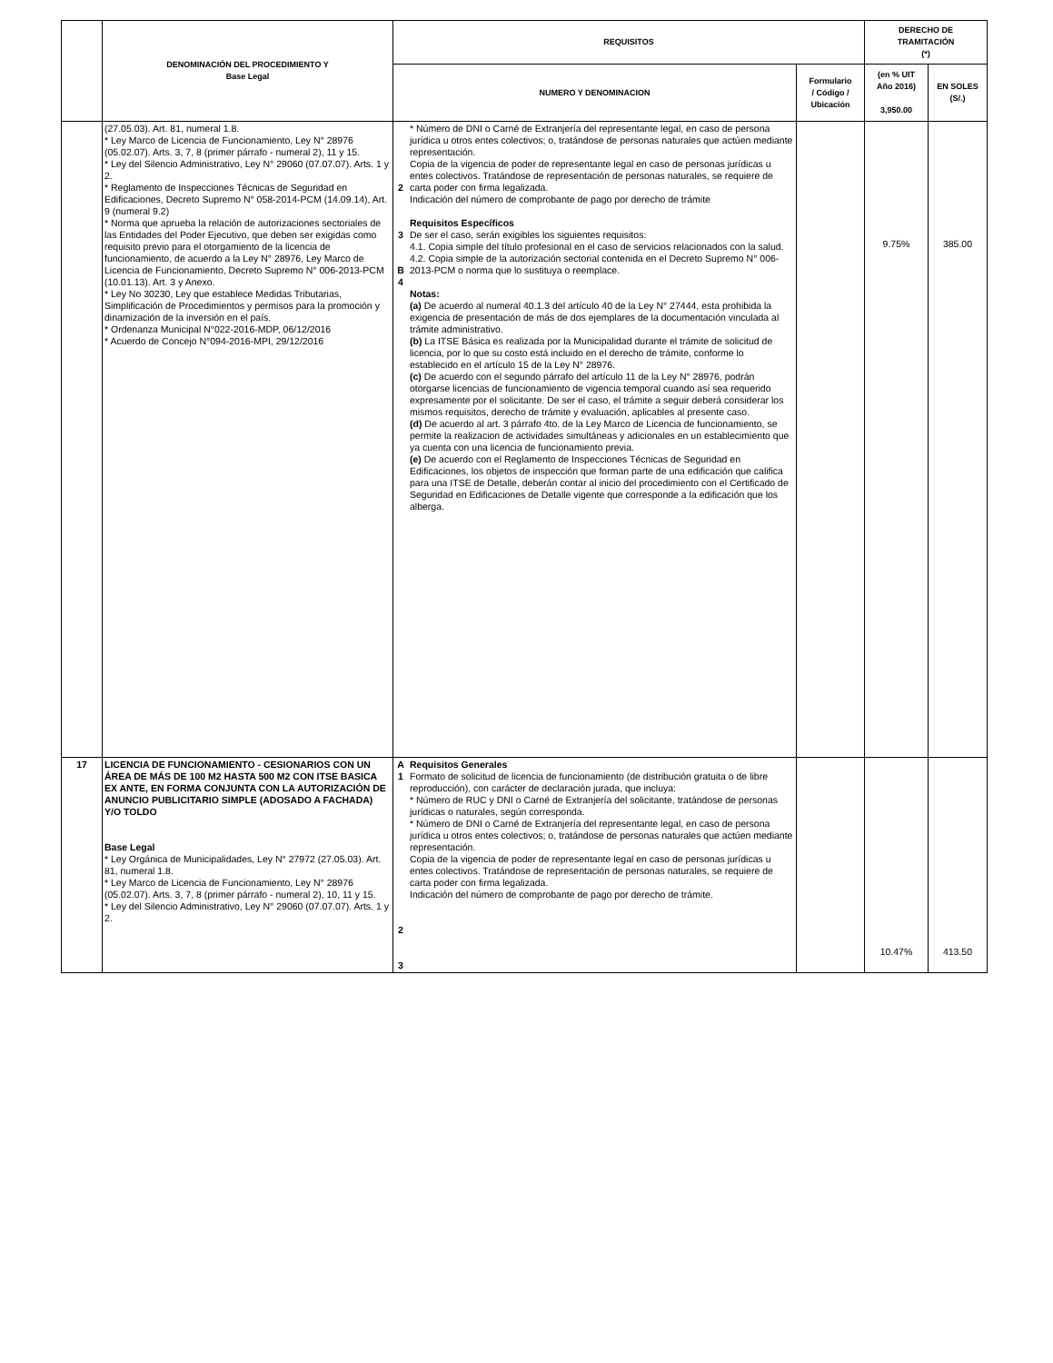| | DENOMINACIÓN DEL PROCEDIMIENTO Y Base Legal | REQUISITOS | | | DERECHO DE TRAMITACIÓN (*) | |
| --- | --- | --- | --- | --- | --- | --- |
| | | NUMERO Y DENOMINACION | | Formulario / Código / Ubicación | (en % UIT Año 2016) 3,950.00 | EN SOLES (S/.) |
| | (27.05.03). Art. 81, numeral 1.8. * Ley Marco de Licencia de Funcionamiento, Ley N° 28976 (05.02.07). Arts. 3, 7, 8 (primer párrafo - numeral 2), 11 y 15. * Ley del Silencio Administrativo, Ley N° 29060 (07.07.07). Arts. 1 y 2. * Reglamento de Inspecciones Técnicas de Seguridad en Edificaciones, Decreto Supremo N° 058-2014-PCM (14.09.14), Art. 9 (numeral 9.2) * Norma que aprueba la relación de autorizaciones sectoriales de las Entidades del Poder Ejecutivo, que deben ser exigidas como requisito previo para el otorgamiento de la licencia de funcionamiento, de acuerdo a la Ley N° 28976, Ley Marco de Licencia de Funcionamiento, Decreto Supremo N° 006-2013-PCM (10.01.13). Art. 3 y Anexo. * Ley No 30230, Ley que establece Medidas Tributarias, Simplificación de Procedimientos y permisos para la promoción y dinamización de la inversión en el país. * Ordenanza Municipal N°022-2016-MDP, 06/12/2016 * Acuerdo de Concejo N°094-2016-MPI, 29/12/2016 | 2 3 B 4 | * Número de DNI o Carné de Extranjería del representante legal, en caso de persona jurídica u otros entes colectivos; o, tratándose de personas naturales que actúen mediante representación. Copia de la vigencia de poder de representante legal en caso de personas jurídicas u entes colectivos. Tratándose de representación de personas naturales, se requiere de carta poder con firma legalizada. Indicación del número de comprobante de pago por derecho de trámite Requisitos Específicos De ser el caso, serán exigibles los siguientes requisitos: 4.1. Copia simple del título profesional en el caso de servicios relacionados con la salud. 4.2. Copia simple de la autorización sectorial contenida en el Decreto Supremo N° 006-2013-PCM o norma que lo sustituya o reemplace. Notas: (a) De acuerdo al numeral 40.1.3 del artículo 40 de la Ley N° 27444, esta prohibida la exigencia de presentación de más de dos ejemplares de la documentación vinculada al trámite administrativo. (b) La ITSE Básica es realizada por la Municipalidad durante el trámite de solicitud de licencia, por lo que su costo está incluido en el derecho de trámite, conforme lo establecido en el artículo 15 de la Ley N° 28976. (c) De acuerdo con el segundo párrafo del artículo 11 de la Ley N° 28976, podrán otorgarse licencias de funcionamiento de vigencia temporal cuando así sea requerido expresamente por el solicitante. De ser el caso, el trámite a seguir deberá considerar los mismos requisitos, derecho de trámite y evaluación, aplicables al presente caso. (d) De acuerdo al art. 3 párrafo 4to. de la Ley Marco de Licencia de funcionamiento, se permite la realizacion de actividades simultáneas y adicionales en un establecimiento que ya cuenta con una licencia de funcionamiento previa. (e) De acuerdo con el Reglamento de Inspecciones Técnicas de Seguridad en Edificaciones, los objetos de inspección que forman parte de una edificación que califica para una ITSE de Detalle, deberán contar al inicio del procedimiento con el Certificado de Seguridad en Edificaciones de Detalle vigente que corresponde a la edificación que los alberga. | | 9.75% | 385.00 |
| 17 | LICENCIA DE FUNCIONAMIENTO - CESIONARIOS CON UN ÁREA DE MÁS DE 100 M2 HASTA 500 M2 CON ITSE BASICA EX ANTE, EN FORMA CONJUNTA CON LA AUTORIZACIÓN DE ANUNCIO PUBLICITARIO SIMPLE (ADOSADO A FACHADA) Y/O TOLDO Base Legal * Ley Orgánica de Municipalidades, Ley N° 27972 (27.05.03). Art. 81, numeral 1.8. * Ley Marco de Licencia de Funcionamiento, Ley N° 28976 (05.02.07). Arts. 3, 7, 8 (primer párrafo - numeral 2), 10, 11 y 15. * Ley del Silencio Administrativo, Ley N° 29060 (07.07.07). Arts. 1 y 2. | A 1 2 3 | Requisitos Generales Formato de solicitud de licencia de funcionamiento (de distribución gratuita o de libre reproducción), con carácter de declaración jurada, que incluya: * Número de RUC y DNI o Carné de Extranjería del solicitante, tratándose de personas jurídicas o naturales, según corresponda. * Número de DNI o Carné de Extranjería del representante legal, en caso de persona jurídica u otros entes colectivos; o, tratándose de personas naturales que actúen mediante representación. Copia de la vigencia de poder de representante legal en caso de personas jurídicas u entes colectivos. Tratándose de representación de personas naturales, se requiere de carta poder con firma legalizada. Indicación del número de comprobante de pago por derecho de trámite. | | 10.47% | 413.50 |